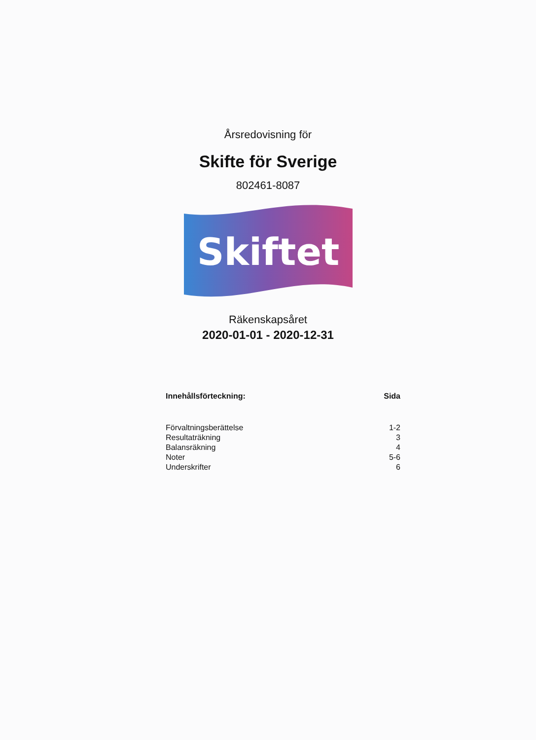Årsredovisning för
Skifte för Sverige
802461-8087
Skiftet
Räkenskapsåret
2020-01-01 - 2020-12-31
| Innehållsförteckning: | Sida |
| --- | --- |
| Förvaltningsberättelse | 1-2 |
| Resultaträkning | 3 |
| Balansräkning | 4 |
| Noter | 5-6 |
| Underskrifter | 6 |